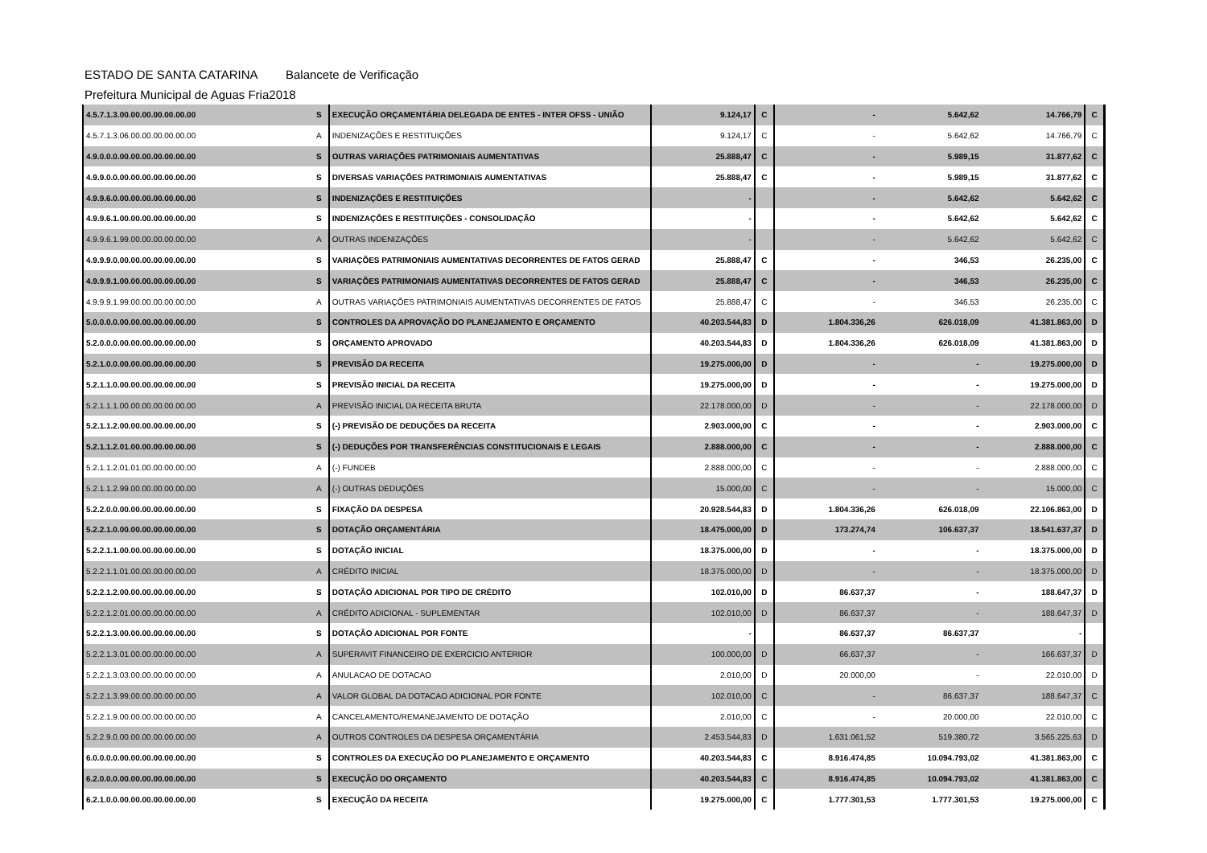ESTADO DE SANTA CATARINA Balancete de Verificação
Prefeitura Municipal de Aguas Fria 2018
| 4.5.7.1.3.00.00.00.00.00.00.00 | S | EXECUÇÃO ORÇAMENTÁRIA DELEGADA DE ENTES - INTER OFSS - UNIÃO | 9.124,17 | C | - | 5.642,62 | 14.766,79 | C |
| 4.5.7.1.3.06.00.00.00.00.00.00 | A | INDENIZAÇÕES E RESTITUIÇÕES | 9.124,17 | C | - | 5.642,62 | 14.766,79 | C |
| 4.9.0.0.0.00.00.00.00.00.00.00 | S | OUTRAS VARIAÇÕES PATRIMONIAIS AUMENTATIVAS | 25.888,47 | C | - | 5.989,15 | 31.877,62 | C |
| 4.9.9.0.0.00.00.00.00.00.00.00 | S | DIVERSAS VARIAÇÕES PATRIMONIAIS AUMENTATIVAS | 25.888,47 | C | - | 5.989,15 | 31.877,62 | C |
| 4.9.9.6.0.00.00.00.00.00.00.00 | S | INDENIZAÇÕES E RESTITUIÇÕES | - | | - | 5.642,62 | 5.642,62 | C |
| 4.9.9.6.1.00.00.00.00.00.00.00 | S | INDENIZAÇÕES E RESTITUIÇÕES - CONSOLIDAÇÃO | - | | - | 5.642,62 | 5.642,62 | C |
| 4.9.9.6.1.99.00.00.00.00.00.00 | A | OUTRAS INDENIZAÇÕES | - | | - | 5.642,62 | 5.642,62 | C |
| 4.9.9.9.0.00.00.00.00.00.00.00 | S | VARIAÇÕES PATRIMONIAIS AUMENTATIVAS DECORRENTES DE FATOS GERAD | 25.888,47 | C | - | 346,53 | 26.235,00 | C |
| 4.9.9.9.1.00.00.00.00.00.00.00 | S | VARIAÇÕES PATRIMONIAIS AUMENTATIVAS DECORRENTES DE FATOS GERAD | 25.888,47 | C | - | 346,53 | 26.235,00 | C |
| 4.9.9.9.1.99.00.00.00.00.00.00 | A | OUTRAS VARIAÇÕES PATRIMONIAIS AUMENTATIVAS DECORRENTES DE FATOS | 25.888,47 | C | - | 346,53 | 26.235,00 | C |
| 5.0.0.0.0.00.00.00.00.00.00.00 | S | CONTROLES DA APROVAÇÃO DO PLANEJAMENTO E ORÇAMENTO | 40.203.544,83 | D | 1.804.336,26 | 626.018,09 | 41.381.863,00 | D |
| 5.2.0.0.0.00.00.00.00.00.00.00 | S | ORÇAMENTO APROVADO | 40.203.544,83 | D | 1.804.336,26 | 626.018,09 | 41.381.863,00 | D |
| 5.2.1.0.0.00.00.00.00.00.00.00 | S | PREVISÃO DA RECEITA | 19.275.000,00 | D | - | - | 19.275.000,00 | D |
| 5.2.1.1.0.00.00.00.00.00.00.00 | S | PREVISÃO INICIAL DA RECEITA | 19.275.000,00 | D | - | - | 19.275.000,00 | D |
| 5.2.1.1.1.00.00.00.00.00.00.00 | A | PREVISÃO INICIAL DA RECEITA BRUTA | 22.178.000,00 | D | - | - | 22.178.000,00 | D |
| 5.2.1.1.2.00.00.00.00.00.00.00 | S | (-) PREVISÃO DE DEDUÇÕES DA RECEITA | 2.903.000,00 | C | - | - | 2.903.000,00 | C |
| 5.2.1.1.2.01.00.00.00.00.00.00 | S | (-) DEDUÇÕES POR TRANSFERÊNCIAS CONSTITUCIONAIS E LEGAIS | 2.888.000,00 | C | - | - | 2.888.000,00 | C |
| 5.2.1.1.2.01.01.00.00.00.00.00 | A | (-) FUNDEB | 2.888.000,00 | C | - | - | 2.888.000,00 | C |
| 5.2.1.1.2.99.00.00.00.00.00.00 | A | (-) OUTRAS DEDUÇÕES | 15.000,00 | C | - | - | 15.000,00 | C |
| 5.2.2.0.0.00.00.00.00.00.00.00 | S | FIXAÇÃO DA DESPESA | 20.928.544,83 | D | 1.804.336,26 | 626.018,09 | 22.106.863,00 | D |
| 5.2.2.1.0.00.00.00.00.00.00.00 | S | DOTAÇÃO ORÇAMENTÁRIA | 18.475.000,00 | D | 173.274,74 | 106.637,37 | 18.541.637,37 | D |
| 5.2.2.1.1.00.00.00.00.00.00.00 | S | DOTAÇÃO INICIAL | 18.375.000,00 | D | - | - | 18.375.000,00 | D |
| 5.2.2.1.1.01.00.00.00.00.00.00 | A | CRÉDITO INICIAL | 18.375.000,00 | D | - | - | 18.375.000,00 | D |
| 5.2.2.1.2.00.00.00.00.00.00.00 | S | DOTAÇÃO ADICIONAL POR TIPO DE CRÉDITO | 102.010,00 | D | 86.637,37 | - | 188.647,37 | D |
| 5.2.2.1.2.01.00.00.00.00.00.00 | A | CRÉDITO ADICIONAL - SUPLEMENTAR | 102.010,00 | D | 86.637,37 | - | 188.647,37 | D |
| 5.2.2.1.3.00.00.00.00.00.00.00 | S | DOTAÇÃO ADICIONAL POR FONTE | - | | 86.637,37 | 86.637,37 | - | |
| 5.2.2.1.3.01.00.00.00.00.00.00 | A | SUPERAVIT FINANCEIRO DE EXERCICIO ANTERIOR | 100.000,00 | D | 66.637,37 | - | 166.637,37 | D |
| 5.2.2.1.3.03.00.00.00.00.00.00 | A | ANULACAO DE DOTACAO | 2.010,00 | D | 20.000,00 | - | 22.010,00 | D |
| 5.2.2.1.3.99.00.00.00.00.00.00 | A | VALOR GLOBAL DA DOTACAO ADICIONAL POR FONTE | 102.010,00 | C | - | 86.637,37 | 188.647,37 | C |
| 5.2.2.1.9.00.00.00.00.00.00.00 | A | CANCELAMENTO/REMANEJAMENTO DE DOTAÇÃO | 2.010,00 | C | - | 20.000,00 | 22.010,00 | C |
| 5.2.2.9.0.00.00.00.00.00.00.00 | A | OUTROS CONTROLES DA DESPESA ORÇAMENTÁRIA | 2.453.544,83 | D | 1.631.061,52 | 519.380,72 | 3.565.225,63 | D |
| 6.0.0.0.0.00.00.00.00.00.00.00 | S | CONTROLES DA EXECUÇÃO DO PLANEJAMENTO E ORÇAMENTO | 40.203.544,83 | C | 8.916.474,85 | 10.094.793,02 | 41.381.863,00 | C |
| 6.2.0.0.0.00.00.00.00.00.00.00 | S | EXECUÇÃO DO ORÇAMENTO | 40.203.544,83 | C | 8.916.474,85 | 10.094.793,02 | 41.381.863,00 | C |
| 6.2.1.0.0.00.00.00.00.00.00.00 | S | EXECUÇÃO DA RECEITA | 19.275.000,00 | C | 1.777.301,53 | 1.777.301,53 | 19.275.000,00 | C |